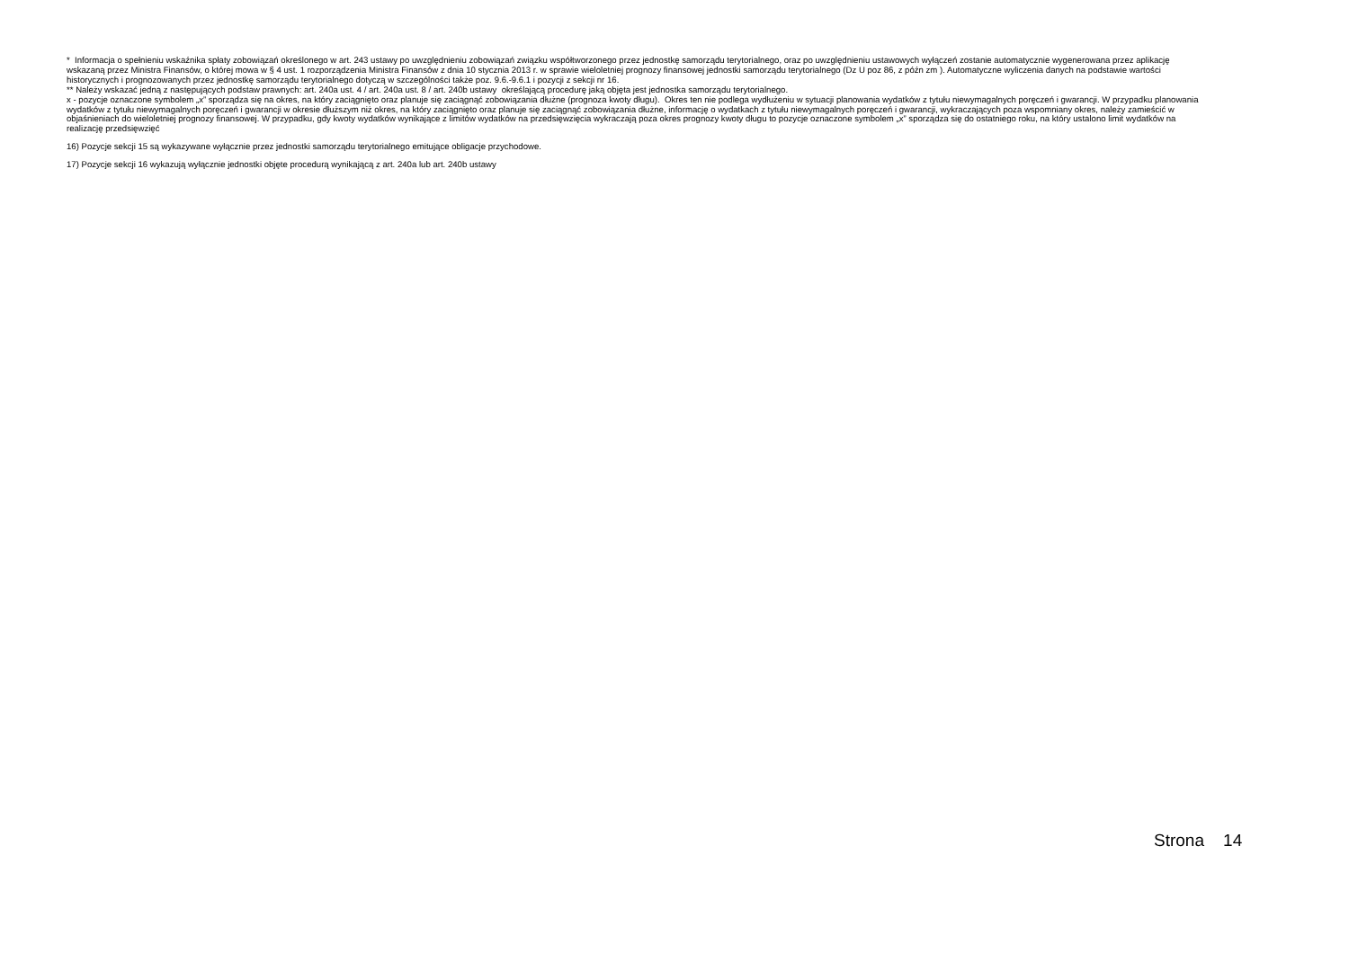* Informacja o spełnieniu wskaźnika spłaty zobowiązań określonego w art. 243 ustawy po uwzględnieniu zobowiązań związku współtworzonego przez jednostkę samorządu terytorialnego, oraz po uwzględnieniu ustawowych wyłączeń zostanie automatycznie wygenerowana przez aplikację wskazaną przez Ministra Finansów, o której mowa w § 4 ust. 1 rozporządzenia Ministra Finansów z dnia 10 stycznia 2013 r. w sprawie wieloletniej prognozy finansowej jednostki samorządu terytorialnego (Dz U poz 86, z późn zm ). Automatyczne wyliczenia danych na podstawie wartości historycznych i prognozowanych przez jednostkę samorządu terytorialnego dotyczą w szczególności także poz. 9.6.-9.6.1 i pozycji z sekcji nr 16.
** Należy wskazać jedną z następujących podstaw prawnych: art. 240a ust. 4 / art. 240a ust. 8 / art. 240b ustawy określającą procedurę jaką objęta jest jednostka samorządu terytorialnego.
x - pozycje oznaczone symbolem „x” sporządza się na okres, na który zaciągnięto oraz planuje się zaciągnąć zobowiązania dłużne (prognoza kwoty długu). Okres ten nie podlega wydłużeniu w sytuacji planowania wydatków z tytułu niewymagalnych poręczeń i gwarancji. W przypadku planowania wydatków z tytułu niewymagalnych poręczeń i gwarancji w okresie dłuższym niż okres, na który zaciągnięto oraz planuje się zaciągnąć zobowiązania dłużne, informację o wydatkach z tytułu niewymagalnych poręczeń i gwarancji, wykraczających poza wspomniany okres, należy zamieścić w objaśnieniach do wieloletniej prognozy finansowej. W przypadku, gdy kwoty wydatków wynikające z limitów wydatków na przedsięwzięcia wykraczają poza okres prognozy kwoty długu to pozycje oznaczone symbolem „x” sporządza się do ostatniego roku, na który ustalono limit wydatków na realizację przedsięwzięć
16) Pozycje sekcji 15 są wykazywane wyłącznie przez jednostki samorządu terytorialnego emitujące obligacje przychodowe.
17) Pozycje sekcji 16 wykazują wyłącznie jednostki objęte procedurą wynikającą z art. 240a lub art. 240b ustawy
Strona 14